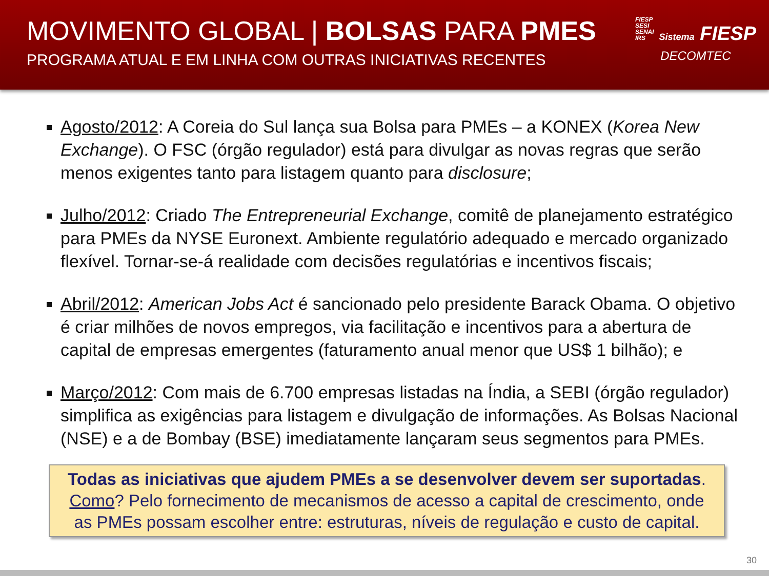MOVIMENTO GLOBAL | BOLSAS PARA PMES
PROGRAMA ATUAL E EM LINHA COM OUTRAS INICIATIVAS RECENTES
FIESP
SESI
SENAI
IRS Sistema FIESP
DECOMTEC
Agosto/2012: A Coreia do Sul lança sua Bolsa para PMEs – a KONEX (Korea New Exchange). O FSC (órgão regulador) está para divulgar as novas regras que serão menos exigentes tanto para listagem quanto para disclosure;
Julho/2012: Criado The Entrepreneurial Exchange, comitê de planejamento estratégico para PMEs da NYSE Euronext. Ambiente regulatório adequado e mercado organizado flexível. Tornar-se-á realidade com decisões regulatórias e incentivos fiscais;
Abril/2012: American Jobs Act é sancionado pelo presidente Barack Obama. O objetivo é criar milhões de novos empregos, via facilitação e incentivos para a abertura de capital de empresas emergentes (faturamento anual menor que US$ 1 bilhão); e
Março/2012: Com mais de 6.700 empresas listadas na Índia, a SEBI (órgão regulador) simplifica as exigências para listagem e divulgação de informações. As Bolsas Nacional (NSE) e a de Bombay (BSE) imediatamente lançaram seus segmentos para PMEs.
Todas as iniciativas que ajudem PMEs a se desenvolver devem ser suportadas.
Como? Pelo fornecimento de mecanismos de acesso a capital de crescimento, onde as PMEs possam escolher entre: estruturas, níveis de regulação e custo de capital.
30